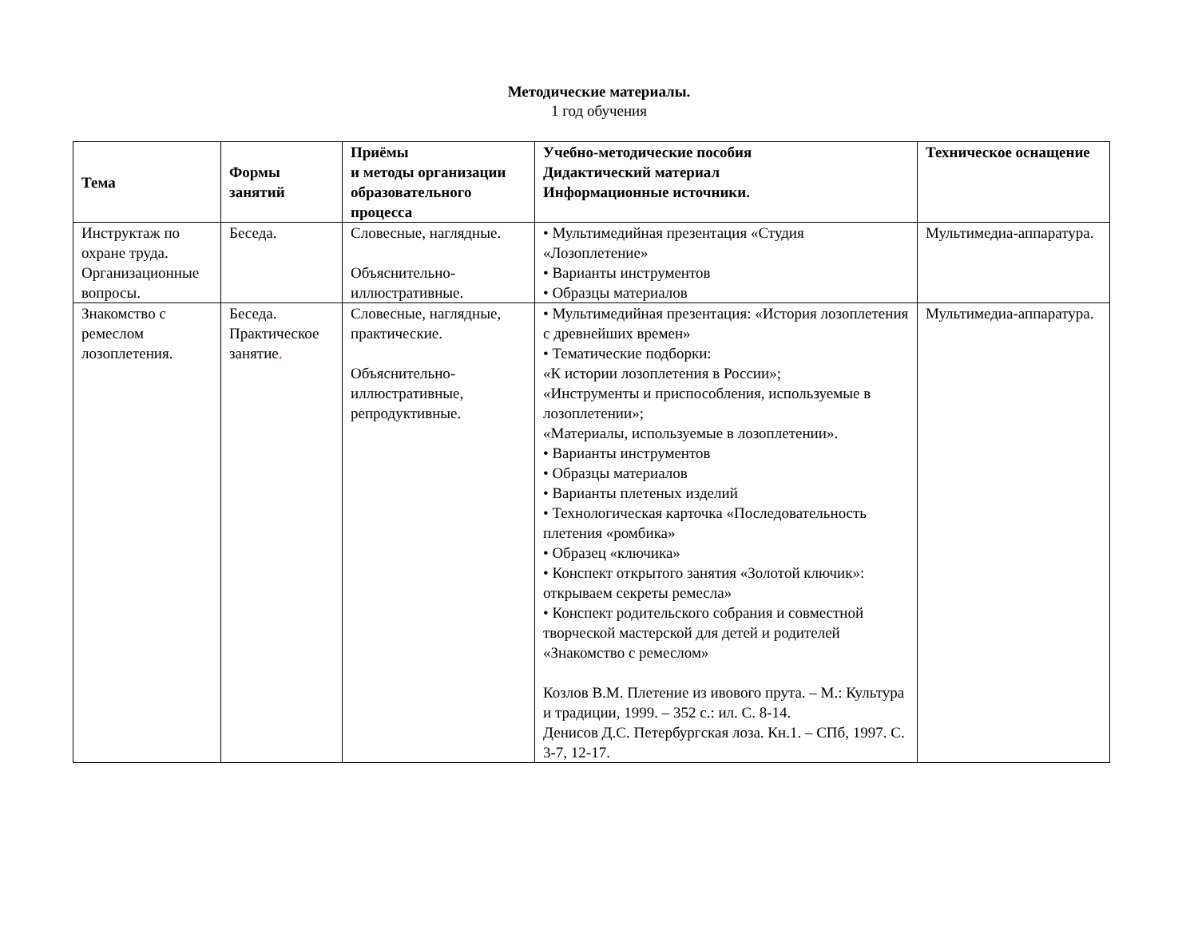Методические материалы.
1 год обучения
| Тема | Формы занятий | Приёмы и методы организации образовательного процесса | Учебно-методические пособия Дидактический материал Информационные источники. | Техническое оснащение |
| --- | --- | --- | --- | --- |
| Инструктаж по охране труда. Организационные вопросы. | Беседа. | Словесные, наглядные. Объяснительно-иллюстративные. | • Мультимедийная презентация «Студия «Лозоплетение» • Варианты инструментов • Образцы материалов | Мультимедиа-аппаратура. |
| Знакомство с ремеслом лозоплетения. | Беседа. Практическое занятие . | Словесные, наглядные, практические. Объяснительно-иллюстративные, репродуктивные. | • Мультимедийная презентация: «История лозоплетения с древнейших времен» • Тематические подборки: «К истории лозоплетения в России»; «Инструменты и приспособления, используемые в лозоплетении»; «Материалы, используемые в лозоплетении». • Варианты инструментов • Образцы материалов • Варианты плетеных изделий • Технологическая карточка «Последовательность плетения «ромбика» • Образец «ключика» • Конспект открытого занятия «Золотой ключик»: открываем секреты ремесла» • Конспект родительского собрания и совместной творческой мастерской для детей и родителей «Знакомство с ремеслом» Козлов В.М. Плетение из ивового прута. – М.: Культура и традиции, 1999. – 352 с.: ил. С. 8-14. Денисов Д.С. Петербургская лоза. Кн.1. – СПб, 1997. С. 3-7, 12-17. | Мультимедиа-аппаратура. |